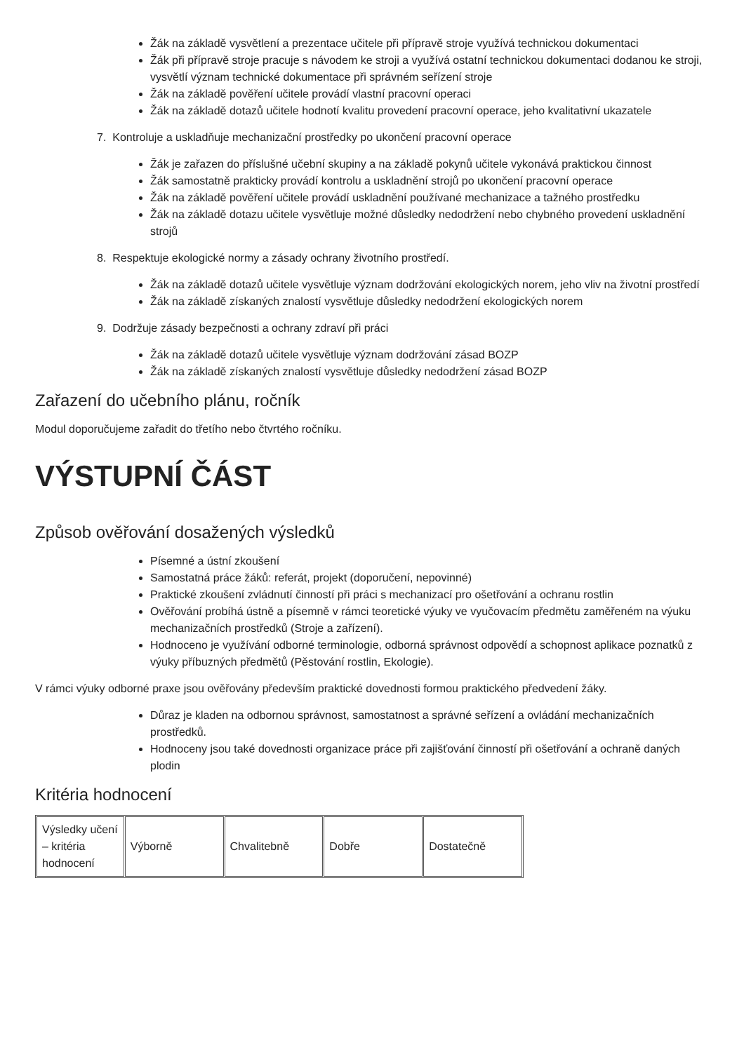Žák na základě vysvětlení a prezentace učitele při přípravě stroje využívá technickou dokumentaci
Žák při přípravě stroje pracuje s návodem ke stroji a využívá ostatní technickou dokumentaci dodanou ke stroji, vysvětlí význam technické dokumentace při správném seřízení stroje
Žák na základě pověření učitele provádí vlastní pracovní operaci
Žák na základě dotazů učitele hodnotí kvalitu provedení pracovní operace, jeho kvalitativní ukazatele
7. Kontroluje a uskladňuje mechanizační prostředky po ukončení pracovní operace
Žák je zařazen do příslušné učební skupiny a na základě pokynů učitele vykonává praktickou činnost
Žák samostatně prakticky provádí kontrolu a uskladnění strojů po ukončení pracovní operace
Žák na základě pověření učitele provádí uskladnění používané mechanizace a tažného prostředku
Žák na základě dotazu učitele vysvětluje možné důsledky nedodržení nebo chybného provedení uskladnění strojů
8. Respektuje ekologické normy a zásady ochrany životního prostředí.
Žák na základě dotazů učitele vysvětluje význam dodržování ekologických norem, jeho vliv na životní prostředí
Žák na základě získaných znalostí vysvětluje důsledky nedodržení ekologických norem
9. Dodržuje zásady bezpečnosti a ochrany zdraví při práci
Žák na základě dotazů učitele vysvětluje význam dodržování zásad BOZP
Žák na základě získaných znalostí vysvětluje důsledky nedodržení zásad BOZP
Zařazení do učebního plánu, ročník
Modul doporučujeme zařadit do třetího nebo čtvrtého ročníku.
VÝSTUPNÍ ČÁST
Způsob ověřování dosažených výsledků
Písemné a ústní zkoušení
Samostatná práce žáků: referát, projekt (doporučení, nepovinné)
Praktické zkoušení zvládnutí činností při práci s mechanizací pro ošetřování a ochranu rostlin
Ověřování probíhá ústně a písemně v rámci teoretické výuky ve vyučovacím předmětu zaměřeném na výuku mechanizačních prostředků (Stroje a zařízení).
Hodnoceno je využívání odborné terminologie, odborná správnost odpovědí a schopnost aplikace poznatků z výuky příbuzných předmětů (Pěstování rostlin, Ekologie).
V rámci výuky odborné praxe jsou ověřovány především praktické dovednosti formou praktického předvedení žáky.
Důraz je kladen na odbornou správnost, samostatnost a správné seřízení a ovládání mechanizačních prostředků.
Hodnoceny jsou také dovednosti organizace práce při zajišťování činností při ošetřování a ochraně daných plodin
Kritéria hodnocení
| Výsledky učení – kritéria hodnocení | Výborně | Chvalitebně | Dobře | Dostatečně |